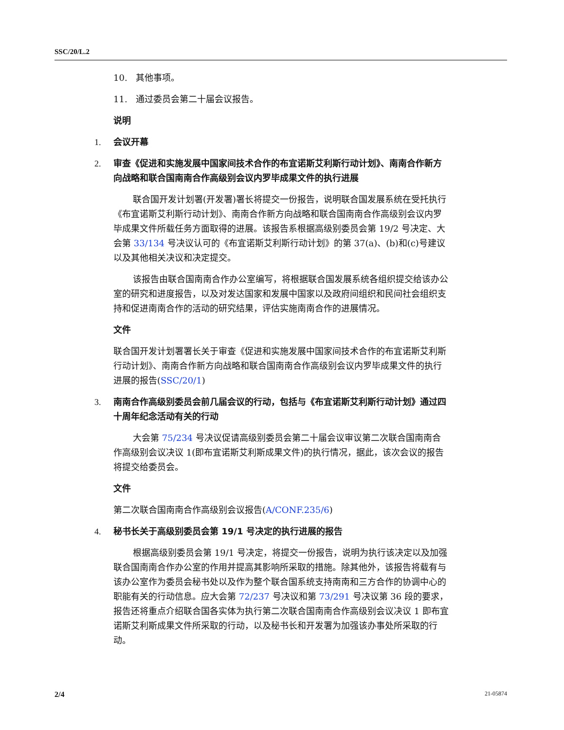SSC/20/L.2
10. 其他事项。
11. 通过委员会第二十届会议报告。
说明
1. 会议开幕
2. 审查《促进和实施发展中国家间技术合作的布宜诺斯艾利斯行动计划》、南南合作新方向战略和联合国南南合作高级别会议内罗毕成果文件的执行进展
联合国开发计划署(开发署)署长将提交一份报告，说明联合国发展系统在受托执行《布宜诺斯艾利斯行动计划》、南南合作新方向战略和联合国南南合作高级别会议内罗毕成果文件所载任务方面取得的进展。该报告系根据高级别委员会第 19/2 号决定、大会第 33/134 号决议认可的《布宜诺斯艾利斯行动计划》的第 37(a)、(b)和(c)号建议以及其他相关决议和决定提交。
该报告由联合国南南合作办公室编写，将根据联合国发展系统各组织提交给该办公室的研究和进度报告，以及对发达国家和发展中国家以及政府间组织和民间社会组织支持和促进南南合作的活动的研究结果，评估实施南南合作的进展情况。
文件
联合国开发计划署署长关于审查《促进和实施发展中国家间技术合作的布宜诺斯艾利斯行动计划》、南南合作新方向战略和联合国南南合作高级别会议内罗毕成果文件的执行进展的报告(SSC/20/1)
3. 南南合作高级别委员会前几届会议的行动，包括与《布宜诺斯艾利斯行动计划》通过四十周年纪念活动有关的行动
大会第 75/234 号决议促请高级别委员会第二十届会议审议第二次联合国南南合作高级别会议决议 1(即布宜诺斯艾利斯成果文件)的执行情况，据此，该次会议的报告将提交给委员会。
文件
第二次联合国南南合作高级别会议报告(A/CONF.235/6)
4. 秘书长关于高级别委员会第 19/1 号决定的执行进展的报告
根据高级别委员会第 19/1 号决定，将提交一份报告，说明为执行该决定以及加强联合国南南合作办公室的作用并提高其影响所采取的措施。除其他外，该报告将载有与该办公室作为委员会秘书处以及作为整个联合国系统支持南南和三方合作的协调中心的职能有关的行动信息。应大会第 72/237 号决议和第 73/291 号决议第 36 段的要求，报告还将重点介绍联合国各实体为执行第二次联合国南南合作高级别会议决议 1 即布宜诺斯艾利斯成果文件所采取的行动，以及秘书长和开发署为加强该办事处所采取的行动。
2/4 21-05874